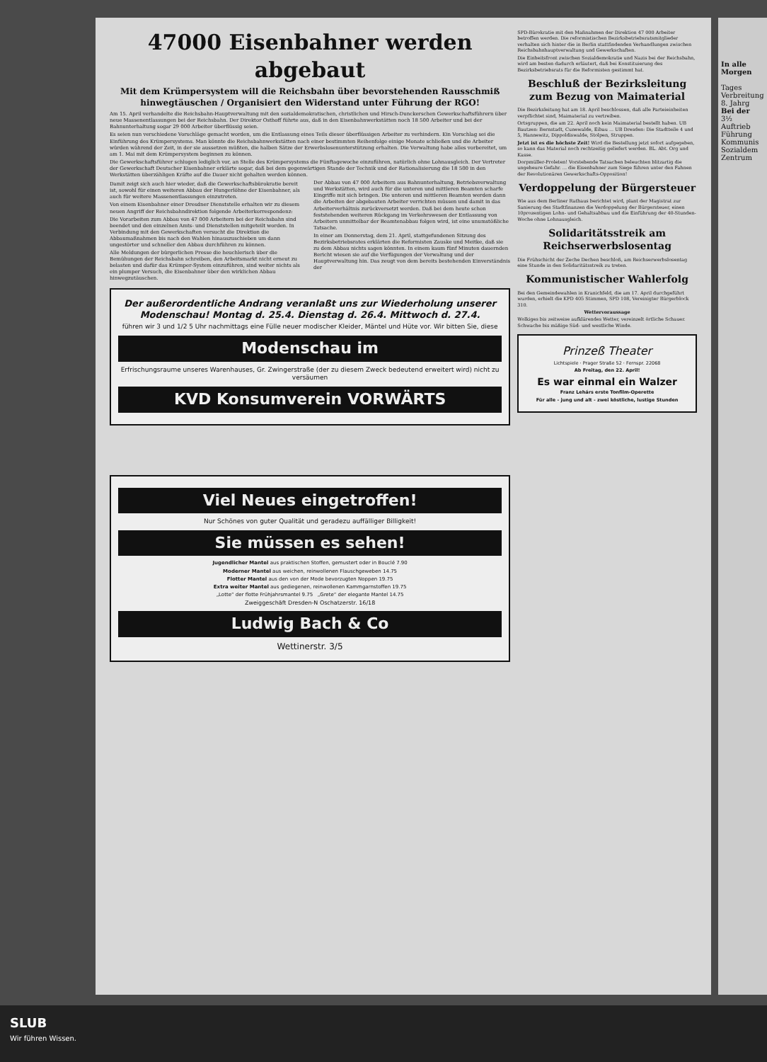47000 Eisenbahner werden abgebaut
Mit dem Krümpersystem will die Reichsbahn über bevorstehenden Rausschmiß hinwegtäuschen / Organisiert den Widerstand unter Führung der RGO!
Am 15. April verhandelte die Reichsbahn-Hauptverwaltung mit den sozialdemokratischen, christlichen und Hirsch-Dunckerschen Gewerkschaftsführern über neue Massenentlassungen bei der Reichsbahn. Der Direktor Osthoff führte aus, daß in den Eisenbahnwerkstätten noch 18 500 Arbeiter und bei der Bahnunterhaltung sogar 29 000 Arbeiter überflüssig seien.
Es seien nun verschiedene Vorschläge gemacht worden, um die Entlassung eines Teils dieser überflüssigen Arbeiter zu verhindern. Ein Vorschlag sei die Einführung des Krümpersystems. Man könnte die Reichsbahnwerkstätten nach einer bestimmten Reihenfolge einige Monate schließen und die Arbeiter würden während der Zeit, in der sie aussetzen müßten, die halben Sätze der Erwerbslosenunterstützung erhalten. Die Verwaltung habe alles vorbereitet, um am 1. Mai mit dem Krümpersystem beginnen zu können.
Die Gewerkschaftsführer schlugen lediglich vor, an Stelle des Krümpersystems die Fünftagewoche einzuführen, natürlich ohne Lohnausgleich. Der Vertreter der Gewerkschaft Deutscher Eisenbahner erklärte sogar, daß bei dem gegenwärtigen Stande der Technik und der Rationalisierung die 18 500 in den Werkstätten überzähligen Kräfte auf die Dauer nicht gehalten werden können.
Damit zeigt sich auch hier wieder, daß die Gewerkschaftsbürokratie bereit ist, sowohl für einen weiteren Abbau der Hungerlöhne der Eisenbahner, als auch für weitere Massenentlassungen einzutreten.
Von einem Eisenbahner einer Dresdner Dienststelle erhalten wir zu diesem neuen Angriff der Reichsbahndirektion folgende Arbeiterkorrespondenz:
Die Vorarbeiten zum Abbau von 47 000 Arbeitern bei der Reichsbahn sind beendet und den einzelnen Amts- und Dienststellen mitgeteilt worden. In Verbindung mit den Gewerkschaften versucht die Direktion die Abbaumaßnahmen bis nach den Wahlen hinauszuschieben um dann ungestörter und schneller den Abbau durchführen zu können.
Alle Meldungen der bürgerlichen Presse die heuchlerisch über die Bemühungen der Reichsbahn schreiben, den Arbeitsmarkt nicht erneut zu belasten und dafür das Krümper-System einzuführen, sind weiter nichts als ein plumper Versuch, die Eisenbahner über den wirklichen Abbau hinwegzutäuschen.
Der Abbau von 47 000 Arbeitern aus Bahnunterhaltung, Betriebsverwaltung und Werkstätten, wird auch für die unteren und mittleren Beamten scharfe Eingriffe mit sich bringen. Die unteren und mittleren Beamten werden dann die Arbeiten der abgebauten Arbeiter verrichten müssen und damit in das Arbeiterverhältnis zurückversetzt werden. Daß bei dem heute schon feststehenden weiteren Rückgang im Verkehrswesen der Entlassung von Arbeitern unmittelbar der Beamtenabbau folgen wird, ist eine unumstößliche Tatsache.
In einer am Donnerstag, dem 21. April, stattgefundenen Sitzung des Bezirksbetriebsrates erklärten die Reformisten Zauske und Meitke, daß sie zu dem Abbau nichts sagen könnten. In einem kaum fünf Minuten dauernden Bericht wiesen sie auf die Verfügungen der Verwaltung und der Hauptverwaltung hin. Das zeugt von dem bereits bestehenden Einverständnis der
Der außerordentliche Andrang veranlaßt uns zur Wiederholung unserer Modenschau! Montag d. 25.4. Dienstag d. 26.4. Mittwoch d. 27.4.
führen wir 3 und 1/2 5 Uhr nachmittags eine Fülle neuer modischer Kleider, Mäntel und Hüte vor. Wir bitten Sie, diese
Modenschau im
Erfrischungsraume unseres Warenhauses, Gr. Zwingerstraße (der zu diesem Zweck bedeutend erweitert wird) nicht zu versäumen
KVD Konsumverein VORWÄRTS
Viel Neues eingetroffen!
Nur Schönes von guter Qualität und geradezu auffälliger Billigkeit!
Sie müssen es sehen!
Jugendlicher Mantel aus praktischen Stoffen, gemustert oder in Bouclé 7.90
Moderner Mantel aus weichen, reinwollenen Flauschgeweben 14.75
Flotter Mantel aus den von der Mode bevorzugten Noppen 19.75
Extra weiter Mantel aus gediegenen, reinwollenen Kammgarnstoffen 19.75
„Lotte“ der flotte Frühjahrsmantel 9.75 „Grete“ der elegante Mantel 14.75
Zweiggeschäft Dresden-N Oschatzerstr. 16/18
Ludwig Bach & Co
Wettinerstr. 3/5
SPD-Bürokratie mit den Maßnahmen der Direktion 47 000 Arbeiter betroffen werden. Die reformistischen Bezirksbetriebsratsmitglieder verhalten sich hinter die in Berlin stattfindenden Verhandlungen zwischen Reichsbahnhauptverwaltung und Gewerkschaften.
Die Einheitsfront zwischen Sozialdemokratie und Nazis bei der Reichsbahn, wird am besten dadurch erläutert, daß bei Konstituierung des Bezirksbetriebsrats für die Reformisten gestimmt hat.
Beschluß der Bezirksleitung zum Bezug von Maimaterial
Die Bezirksleitung hat am 18. April beschlossen, daß alle Parteieinheiten verpflichtet sind, Maimaterial zu vertreiben.
Ortsgruppen, die am 22. April noch kein Maimaterial bestellt haben. UB Bautzen: Bernstadt, Cunewalde, Eibau ... UB Dresden: Die Stadtteile 4 und 5, Hannewitz, Dippoldiswalde, Stolpen, Struppen.
Jetzt ist es die höchste Zeit! Wird die Bestellung jetzt sofort aufgegeben, so kann das Material noch rechtzeitig geliefert werden. BL. Abt. Org und Kasse.
Dorpmüller-Proleten! Vorstehende Tatsachen beleuchten blitzartig die ungeheure Gefahr. ... die Eisenbahner zum Siege führen unter den Fahnen der Revolutionären Gewerkschafts-Opposition!
Verdoppelung der Bürgersteuer
Wie aus dem Berliner Rathaus berichtet wird, plant der Magistrat zur Sanierung des Stadtfinanzen die Verdoppelung der Bürgersteuer, einen 10prozentigen Lohn- und Gehaltsabbau und die Einführung der 40-Stunden-Woche ohne Lohnausgleich.
Solidaritätsstreik am Reichserwerbslosentag
Die Frühschicht der Zeche Dechen beschloß, am Reichserwerbslosentag eine Stunde in den Solidaritätsstreik zu treten.
Kommunistischer Wahlerfolg
Bei den Gemeindewahlen in Kranichfeld, die am 17. April durchgeführt wurden, erhielt die KPD 405 Stimmen, SPD 108, Vereinigter Bürgerblock 310.
Wettervoraussage
Wolkiges bis zeitweise aufklärendes Wetter, vereinzelt örtliche Schauer. Schwache bis mäßige Süd- und westliche Winde.
Prinzeß Theater
Lichtspiele · Prager Straße 52 · Fernspr. 22068
Ab Freitag, den 22. April!
Es war einmal ein Walzer
Franz Lehárs erste Tonfilm-Operette
Für alle - jung und alt - zwei köstliche, lustige Stunden
In alle Morgen
Tages Verbreitung
8. Jahrg
Bei der
3½
Auftrieb Führung
Kommunis Sozialdem Zentrum
SLUB
Wir führen Wissen.